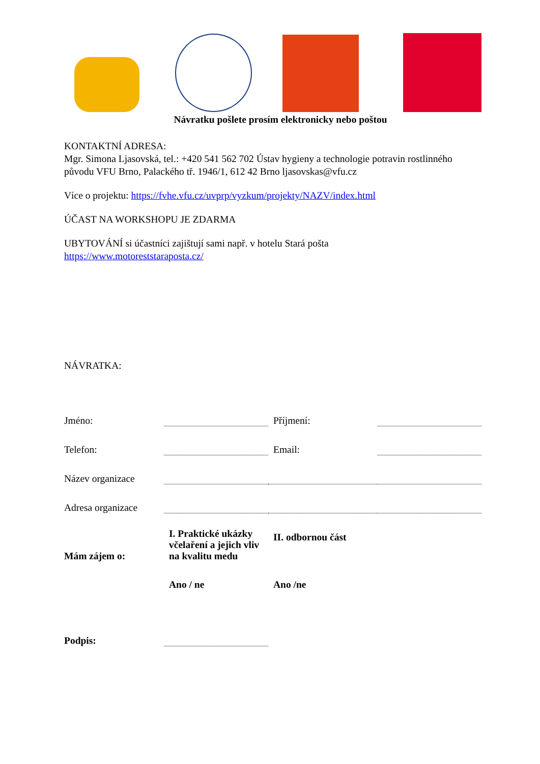Návratku pošlete prosím elektronicky nebo poštou
KONTAKTNÍ ADRESA:
Mgr. Simona Ljasovská, tel.: +420 541 562 702 Ústav hygieny a technologie potravin rostlinného původu VFU Brno, Palackého tř. 1946/1, 612 42 Brno ljasovskas@vfu.cz
Více o projektu: https://fvhe.vfu.cz/uvprp/vyzkum/projekty/NAZV/index.html
ÚČAST NA WORKSHOPU JE ZDARMA
UBYTOVÁNÍ si účastníci zajištují sami např. v hotelu Stará pošta
https://www.motoreststaraposta.cz/
NÁVRATKA:
| Jméno: | | Příjmení: | |
| Telefon: | | Email: | |
| Název organizace | | | |
| Adresa organizace | | | |
| Mám zájem o: | I. Praktické ukázky včelaření a jejich vliv na kvalitu medu | II. odbornou část | |
| | Ano / ne | Ano /ne | |
| Podpis: | | | |